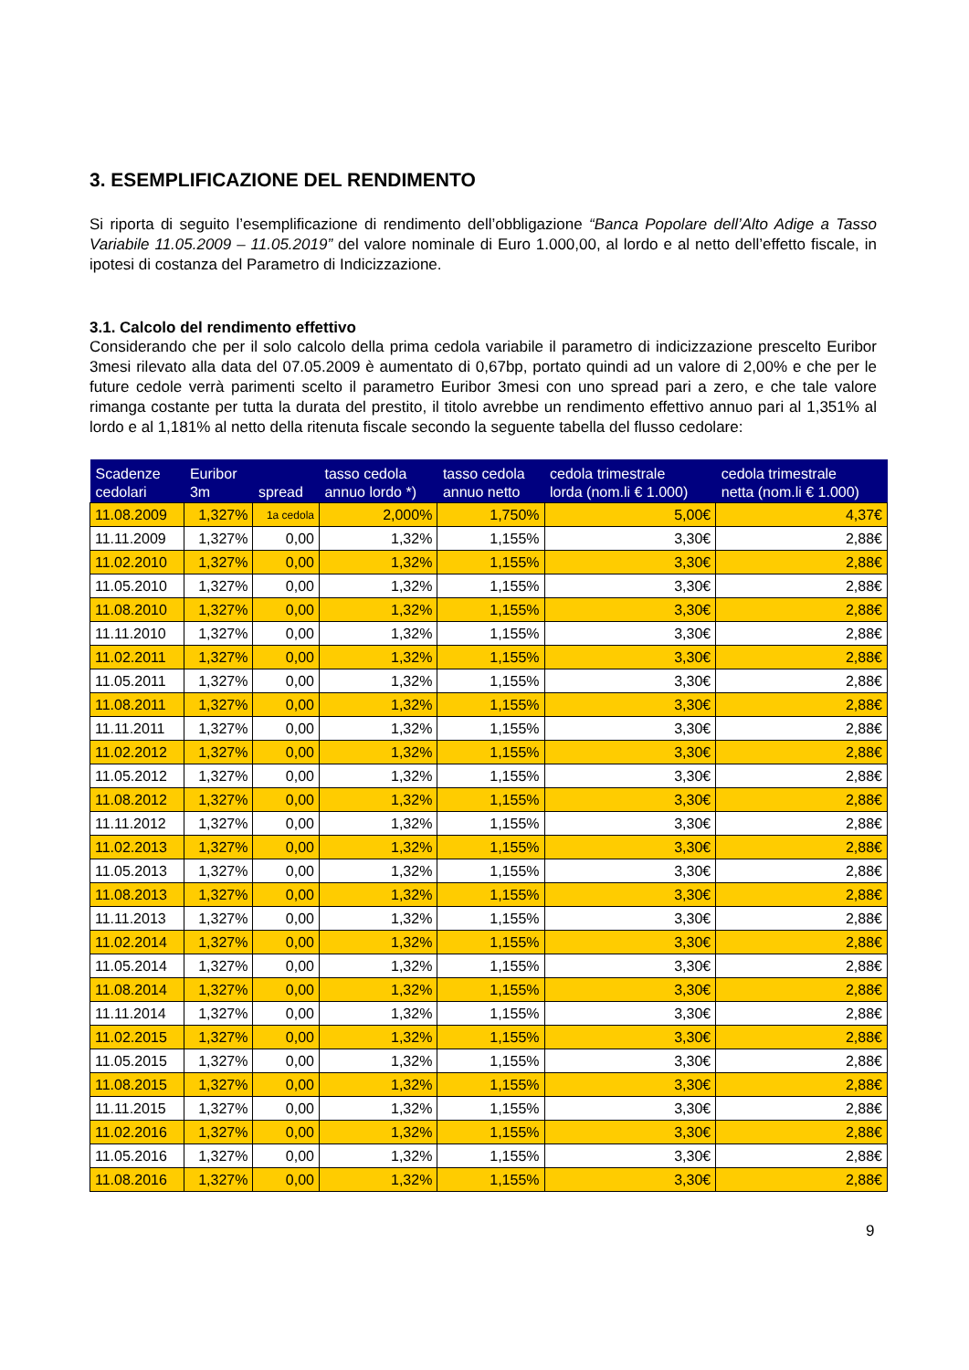3. ESEMPLIFICAZIONE DEL RENDIMENTO
Si riporta di seguito l’esemplificazione di rendimento dell’obbligazione “Banca Popolare dell’Alto Adige a Tasso Variabile 11.05.2009 – 11.05.2019” del valore nominale di Euro 1.000,00, al lordo e al netto dell’effetto fiscale, in ipotesi di costanza del Parametro di Indicizzazione.
3.1. Calcolo del rendimento effettivo
Considerando che per il solo calcolo della prima cedola variabile il parametro di indicizzazione prescelto Euribor 3mesi rilevato alla data del 07.05.2009 è aumentato di 0,67bp, portato quindi ad un valore di 2,00% e che per le future cedole verrà parimenti scelto il parametro Euribor 3mesi con uno spread pari a zero, e che tale valore rimanga costante per tutta la durata del prestito, il titolo avrebbe un rendimento effettivo annuo pari al 1,351% al lordo e al 1,181% al netto della ritenuta fiscale secondo la seguente tabella del flusso cedolare:
| Scadenze cedolari | Euribor 3m | spread | tasso cedola annuo lordo *) | tasso cedola annuo netto | cedola trimestrale lorda (nom.li € 1.000) | cedola trimestrale netta (nom.li € 1.000) |
| --- | --- | --- | --- | --- | --- | --- |
| 11.08.2009 | 1,327% | 1a cedola | 2,000% | 1,750% | 5,00€ | 4,37€ |
| 11.11.2009 | 1,327% | 0,00 | 1,32% | 1,155% | 3,30€ | 2,88€ |
| 11.02.2010 | 1,327% | 0,00 | 1,32% | 1,155% | 3,30€ | 2,88€ |
| 11.05.2010 | 1,327% | 0,00 | 1,32% | 1,155% | 3,30€ | 2,88€ |
| 11.08.2010 | 1,327% | 0,00 | 1,32% | 1,155% | 3,30€ | 2,88€ |
| 11.11.2010 | 1,327% | 0,00 | 1,32% | 1,155% | 3,30€ | 2,88€ |
| 11.02.2011 | 1,327% | 0,00 | 1,32% | 1,155% | 3,30€ | 2,88€ |
| 11.05.2011 | 1,327% | 0,00 | 1,32% | 1,155% | 3,30€ | 2,88€ |
| 11.08.2011 | 1,327% | 0,00 | 1,32% | 1,155% | 3,30€ | 2,88€ |
| 11.11.2011 | 1,327% | 0,00 | 1,32% | 1,155% | 3,30€ | 2,88€ |
| 11.02.2012 | 1,327% | 0,00 | 1,32% | 1,155% | 3,30€ | 2,88€ |
| 11.05.2012 | 1,327% | 0,00 | 1,32% | 1,155% | 3,30€ | 2,88€ |
| 11.08.2012 | 1,327% | 0,00 | 1,32% | 1,155% | 3,30€ | 2,88€ |
| 11.11.2012 | 1,327% | 0,00 | 1,32% | 1,155% | 3,30€ | 2,88€ |
| 11.02.2013 | 1,327% | 0,00 | 1,32% | 1,155% | 3,30€ | 2,88€ |
| 11.05.2013 | 1,327% | 0,00 | 1,32% | 1,155% | 3,30€ | 2,88€ |
| 11.08.2013 | 1,327% | 0,00 | 1,32% | 1,155% | 3,30€ | 2,88€ |
| 11.11.2013 | 1,327% | 0,00 | 1,32% | 1,155% | 3,30€ | 2,88€ |
| 11.02.2014 | 1,327% | 0,00 | 1,32% | 1,155% | 3,30€ | 2,88€ |
| 11.05.2014 | 1,327% | 0,00 | 1,32% | 1,155% | 3,30€ | 2,88€ |
| 11.08.2014 | 1,327% | 0,00 | 1,32% | 1,155% | 3,30€ | 2,88€ |
| 11.11.2014 | 1,327% | 0,00 | 1,32% | 1,155% | 3,30€ | 2,88€ |
| 11.02.2015 | 1,327% | 0,00 | 1,32% | 1,155% | 3,30€ | 2,88€ |
| 11.05.2015 | 1,327% | 0,00 | 1,32% | 1,155% | 3,30€ | 2,88€ |
| 11.08.2015 | 1,327% | 0,00 | 1,32% | 1,155% | 3,30€ | 2,88€ |
| 11.11.2015 | 1,327% | 0,00 | 1,32% | 1,155% | 3,30€ | 2,88€ |
| 11.02.2016 | 1,327% | 0,00 | 1,32% | 1,155% | 3,30€ | 2,88€ |
| 11.05.2016 | 1,327% | 0,00 | 1,32% | 1,155% | 3,30€ | 2,88€ |
| 11.08.2016 | 1,327% | 0,00 | 1,32% | 1,155% | 3,30€ | 2,88€ |
9